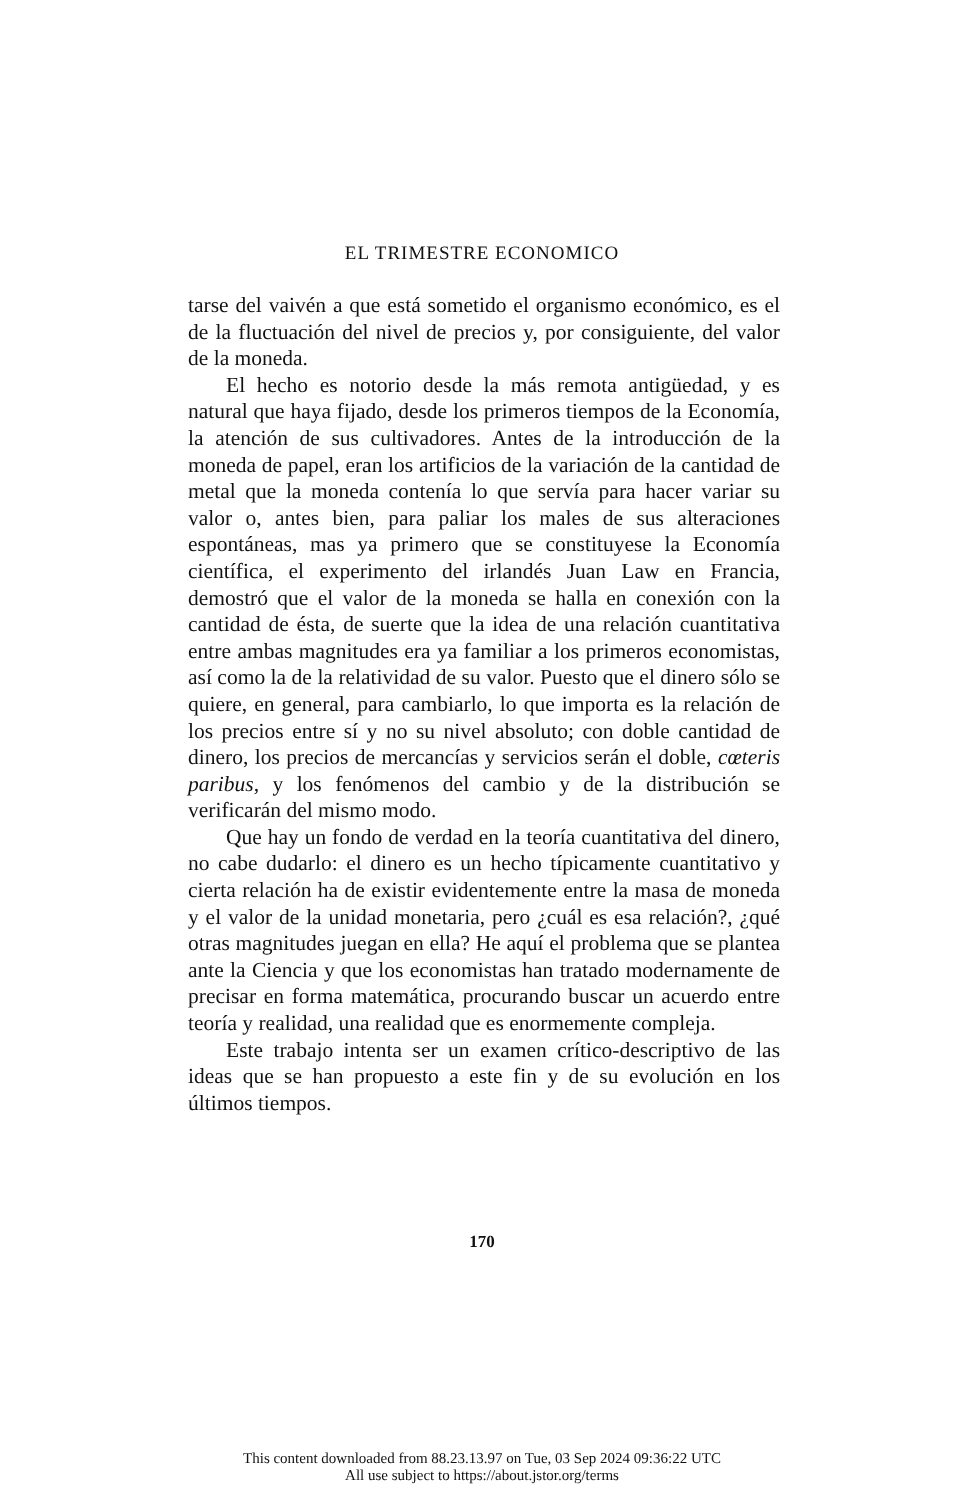EL TRIMESTRE ECONOMICO
tarse del vaivén a que está sometido el organismo económico, es el de la fluctuación del nivel de precios y, por consiguiente, del valor de la moneda.
El hecho es notorio desde la más remota antigüedad, y es natural que haya fijado, desde los primeros tiempos de la Economía, la atención de sus cultivadores. Antes de la introducción de la moneda de papel, eran los artificios de la variación de la cantidad de metal que la moneda contenía lo que servía para hacer variar su valor o, antes bien, para paliar los males de sus alteraciones espontáneas, mas ya primero que se constituyese la Economía científica, el experimento del irlandés Juan Law en Francia, demostró que el valor de la moneda se halla en conexión con la cantidad de ésta, de suerte que la idea de una relación cuantitativa entre ambas magnitudes era ya familiar a los primeros economistas, así como la de la relatividad de su valor. Puesto que el dinero sólo se quiere, en general, para cambiarlo, lo que importa es la relación de los precios entre sí y no su nivel absoluto; con doble cantidad de dinero, los precios de mercancías y servicios serán el doble, cœteris paribus, y los fenómenos del cambio y de la distribución se verificarán del mismo modo.
Que hay un fondo de verdad en la teoría cuantitativa del dinero, no cabe dudarlo: el dinero es un hecho típicamente cuantitativo y cierta relación ha de existir evidentemente entre la masa de moneda y el valor de la unidad monetaria, pero ¿cuál es esa relación?, ¿qué otras magnitudes juegan en ella? He aquí el problema que se plantea ante la Ciencia y que los economistas han tratado modernamente de precisar en forma matemática, procurando buscar un acuerdo entre teoría y realidad, una realidad que es enormemente compleja.
Este trabajo intenta ser un examen crítico-descriptivo de las ideas que se han propuesto a este fin y de su evolución en los últimos tiempos.
170
This content downloaded from 88.23.13.97 on Tue, 03 Sep 2024 09:36:22 UTC
All use subject to https://about.jstor.org/terms